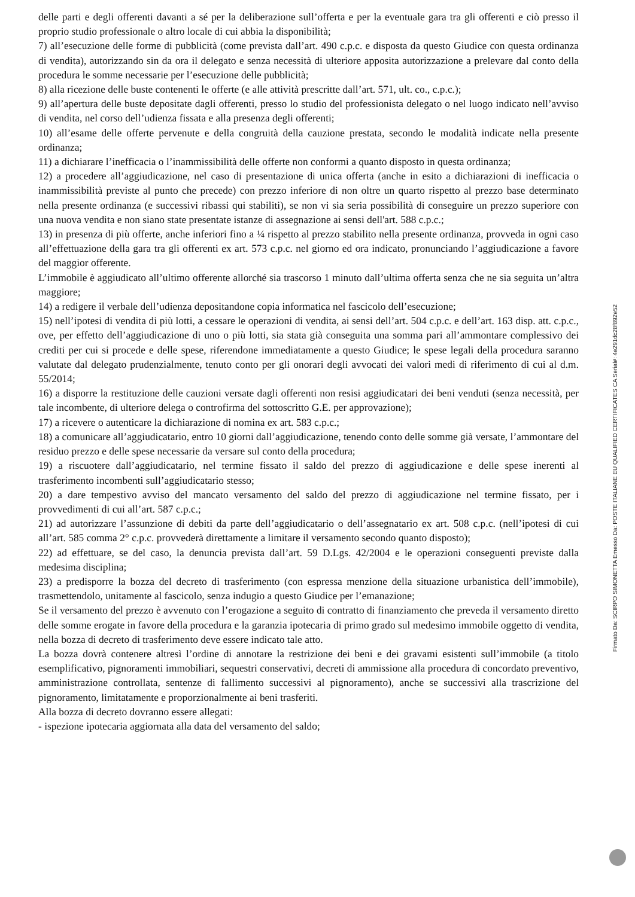delle parti e degli offerenti davanti a sé per la deliberazione sull’offerta e per la eventuale gara tra gli offerenti e ciò presso il proprio studio professionale o altro locale di cui abbia la disponibilità;
7) all’esecuzione delle forme di pubblicità (come prevista dall’art. 490 c.p.c. e disposta da questo Giudice con questa ordinanza di vendita), autorizzando sin da ora il delegato e senza necessità di ulteriore apposita autorizzazione a prelevare dal conto della procedura le somme necessarie per l’esecuzione delle pubblicità;
8) alla ricezione delle buste contenenti le offerte (e alle attività prescritte dall’art. 571, ult. co., c.p.c.);
9) all’apertura delle buste depositate dagli offerenti, presso lo studio del professionista delegato o nel luogo indicato nell’avviso di vendita, nel corso dell’udienza fissata e alla presenza degli offerenti;
10) all’esame delle offerte pervenute e della congruità della cauzione prestata, secondo le modalità indicate nella presente ordinanza;
11) a dichiarare l’inefficacia o l’inammissibilità delle offerte non conformi a quanto disposto in questa ordinanza;
12) a procedere all’aggiudicazione, nel caso di presentazione di unica offerta (anche in esito a dichiarazioni di inefficacia o inammissibilità previste al punto che precede) con prezzo inferiore di non oltre un quarto rispetto al prezzo base determinato nella presente ordinanza (e successivi ribassi qui stabiliti), se non vi sia seria possibilità di conseguire un prezzo superiore con una nuova vendita e non siano state presentate istanze di assegnazione ai sensi dell'art. 588 c.p.c.;
13) in presenza di più offerte, anche inferiori fino a ¼ rispetto al prezzo stabilito nella presente ordinanza, provveda in ogni caso all’effettuazione della gara tra gli offerenti ex art. 573 c.p.c. nel giorno ed ora indicato, pronunciando l’aggiudicazione a favore del maggior offerente.
L’immobile è aggiudicato all’ultimo offerente allorché sia trascorso 1 minuto dall’ultima offerta senza che ne sia seguita un’altra maggiore;
14) a redigere il verbale dell’udienza depositandone copia informatica nel fascicolo dell’esecuzione;
15) nell’ipotesi di vendita di più lotti, a cessare le operazioni di vendita, ai sensi dell’art. 504 c.p.c. e dell’art. 163 disp. att. c.p.c., ove, per effetto dell’aggiudicazione di uno o più lotti, sia stata già conseguita una somma pari all’ammontare complessivo dei crediti per cui si procede e delle spese, riferendone immediatamente a questo Giudice; le spese legali della procedura saranno valutate dal delegato prudenzialmente, tenuto conto per gli onorari degli avvocati dei valori medi di riferimento di cui al d.m. 55/2014;
16) a disporre la restituzione delle cauzioni versate dagli offerenti non resisi aggiudicatari dei beni venduti (senza necessità, per tale incombente, di ulteriore delega o controfirma del sottoscritto G.E. per approvazione);
17) a ricevere o autenticare la dichiarazione di nomina ex art. 583 c.p.c.;
18) a comunicare all’aggiudicatario, entro 10 giorni dall’aggiudicazione, tenendo conto delle somme già versate, l’ammontare del residuo prezzo e delle spese necessarie da versare sul conto della procedura;
19) a riscuotere dall’aggiudicatario, nel termine fissato il saldo del prezzo di aggiudicazione e delle spese inerenti al trasferimento incombenti sull’aggiudicatario stesso;
20) a dare tempestivo avviso del mancato versamento del saldo del prezzo di aggiudicazione nel termine fissato, per i provvedimenti di cui all’art. 587 c.p.c.;
21) ad autorizzare l’assunzione di debiti da parte dell’aggiudicatario o dell’assegnatario ex art. 508 c.p.c. (nell’ipotesi di cui all’art. 585 comma 2° c.p.c. provvederà direttamente a limitare il versamento secondo quanto disposto);
22) ad effettuare, se del caso, la denuncia prevista dall’art. 59 D.Lgs. 42/2004 e le operazioni conseguenti previste dalla medesima disciplina;
23) a predisporre la bozza del decreto di trasferimento (con espressa menzione della situazione urbanistica dell’immobile), trasmettendolo, unitamente al fascicolo, senza indugio a questo Giudice per l’emanazione;
Se il versamento del prezzo è avvenuto con l’erogazione a seguito di contratto di finanziamento che preveda il versamento diretto delle somme erogate in favore della procedura e la garanzia ipotecaria di primo grado sul medesimo immobile oggetto di vendita, nella bozza di decreto di trasferimento deve essere indicato tale atto.
La bozza dovrà contenere altresì l’ordine di annotare la restrizione dei beni e dei gravami esistenti sull’immobile (a titolo esemplificativo, pignoramenti immobiliari, sequestri conservativi, decreti di ammissione alla procedura di concordato preventivo, amministrazione controllata, sentenze di fallimento successivi al pignoramento), anche se successivi alla trascrizione del pignoramento, limitatamente e proporzionalmente ai beni trasferiti.
Alla bozza di decreto dovranno essere allegati:
- ispezione ipotecaria aggiornata alla data del versamento del saldo;
Firmato Da: SCIRPO SIMONETTA Emesso Da: POSTE ITALIANE EU QUALIFIED CERTIFICATES CA Serial#: 4e291dc28f892e52